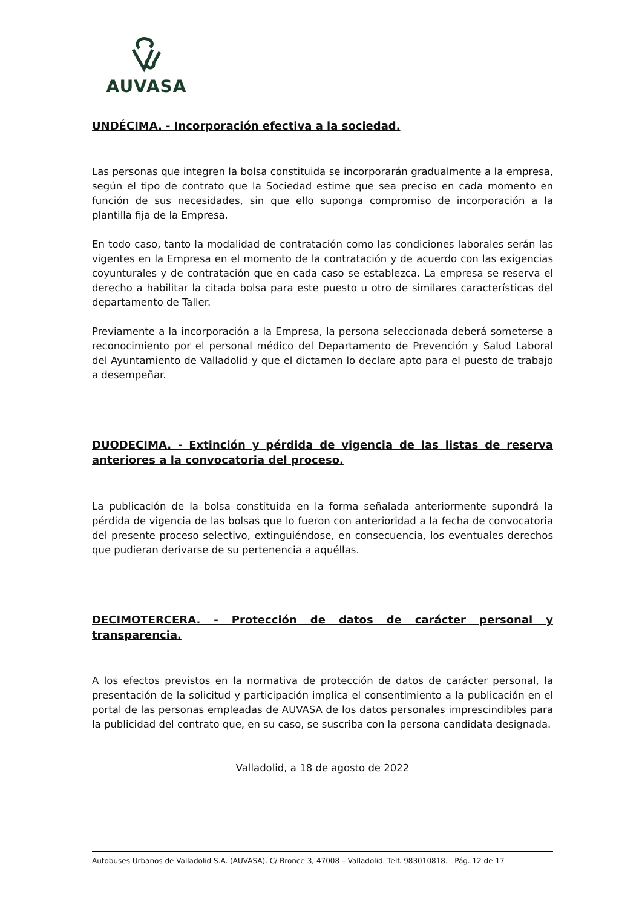AUVASA
UNDÉCIMA. - Incorporación efectiva a la sociedad.
Las personas que integren la bolsa constituida se incorporarán gradualmente a la empresa, según el tipo de contrato que la Sociedad estime que sea preciso en cada momento en función de sus necesidades, sin que ello suponga compromiso de incorporación a la plantilla fija de la Empresa.
En todo caso, tanto la modalidad de contratación como las condiciones laborales serán las vigentes en la Empresa en el momento de la contratación y de acuerdo con las exigencias coyunturales y de contratación que en cada caso se establezca. La empresa se reserva el derecho a habilitar la citada bolsa para este puesto u otro de similares características del departamento de Taller.
Previamente a la incorporación a la Empresa, la persona seleccionada deberá someterse a reconocimiento por el personal médico del Departamento de Prevención y Salud Laboral del Ayuntamiento de Valladolid y que el dictamen lo declare apto para el puesto de trabajo a desempeñar.
DUODECIMA. - Extinción y pérdida de vigencia de las listas de reserva anteriores a la convocatoria del proceso.
La publicación de la bolsa constituida en la forma señalada anteriormente supondrá la pérdida de vigencia de las bolsas que lo fueron con anterioridad a la fecha de convocatoria del presente proceso selectivo, extinguiéndose, en consecuencia, los eventuales derechos que pudieran derivarse de su pertenencia a aquéllas.
DECIMOTERCERA. - Protección de datos de carácter personal y transparencia.
A los efectos previstos en la normativa de protección de datos de carácter personal, la presentación de la solicitud y participación implica el consentimiento a la publicación en el portal de las personas empleadas de AUVASA de los datos personales imprescindibles para la publicidad del contrato que, en su caso, se suscriba con la persona candidata designada.
Valladolid, a 18 de agosto de 2022
Autobuses Urbanos de Valladolid S.A. (AUVASA). C/ Bronce 3, 47008 – Valladolid. Telf. 983010818. Pág. 12 de 17